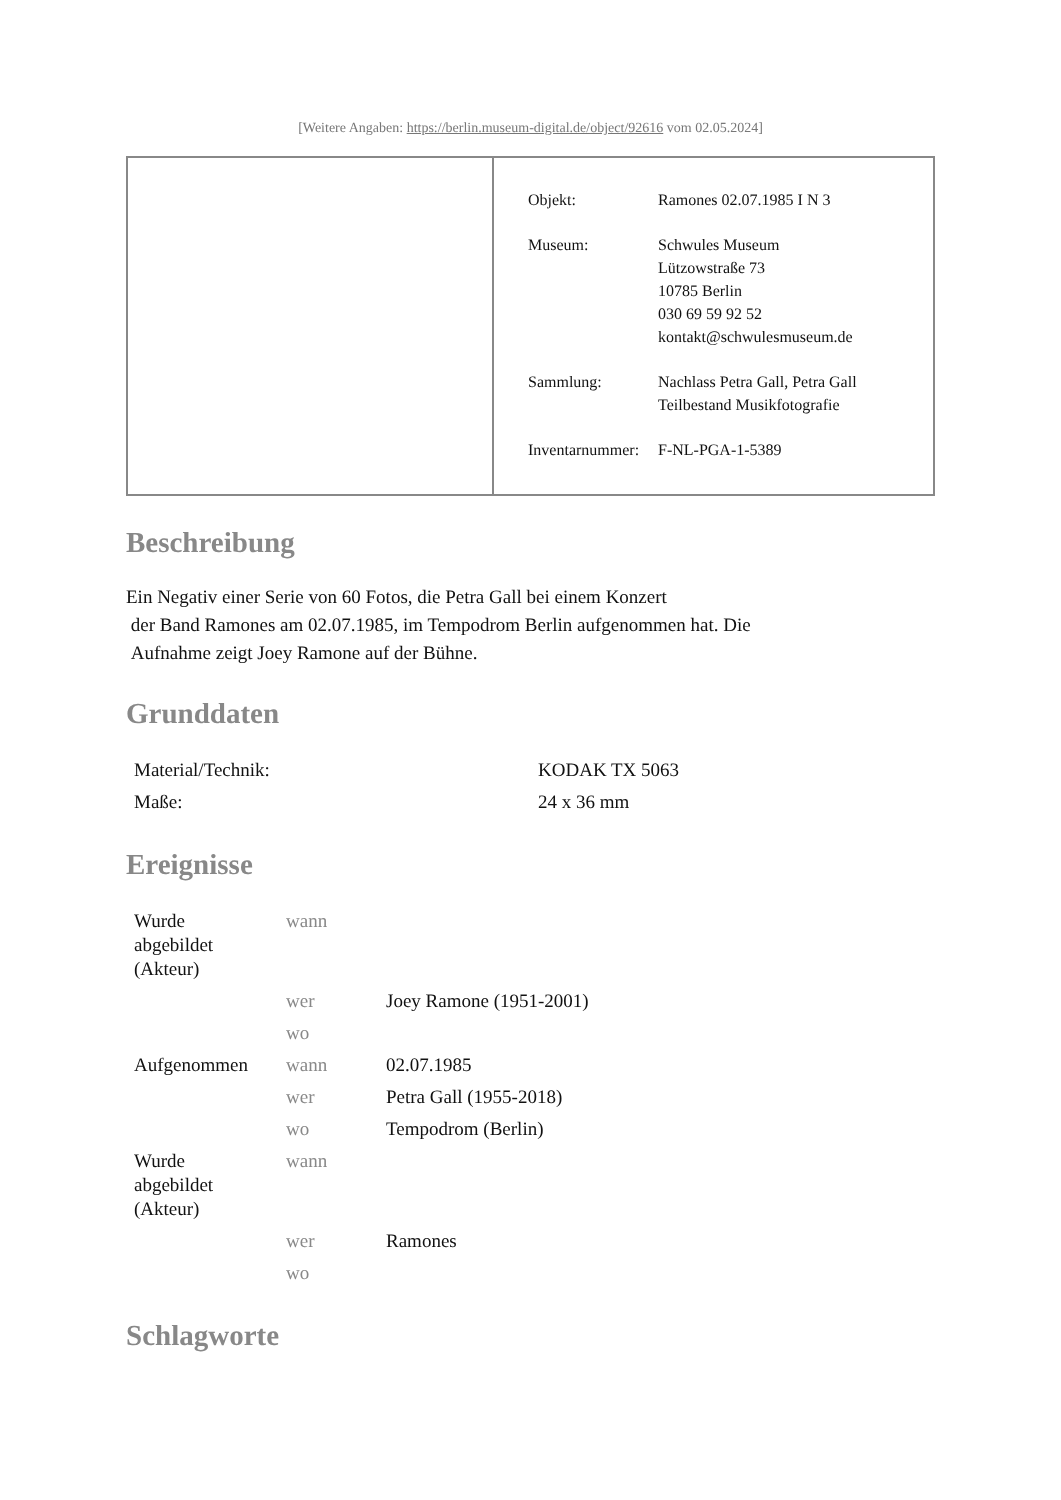[Weitere Angaben: https://berlin.museum-digital.de/object/92616 vom 02.05.2024]
| Objekt: | Ramones 02.07.1985 I N 3 |
| Museum: | Schwules Museum Lützowstraße 73 10785 Berlin 030 69 59 92 52 kontakt@schwulesmuseum.de |
| Sammlung: | Nachlass Petra Gall, Petra Gall Teilbestand Musikfotografie |
| Inventarnummer: | F-NL-PGA-1-5389 |
Beschreibung
Ein Negativ einer Serie von 60 Fotos, die Petra Gall bei einem Konzert
der Band Ramones am 02.07.1985, im Tempodrom Berlin aufgenommen hat. Die
Aufnahme zeigt Joey Ramone auf der Bühne.
Grunddaten
| Material/Technik: | KODAK TX 5063 |
| Maße: | 24 x 36 mm |
Ereignisse
| Wurde abgebildet (Akteur) | wann | |
| | wer | Joey Ramone (1951-2001) |
| | wo | |
| Aufgenommen | wann | 02.07.1985 |
| | wer | Petra Gall (1955-2018) |
| | wo | Tempodrom (Berlin) |
| Wurde abgebildet (Akteur) | wann | |
| | wer | Ramones |
| | wo | |
Schlagworte